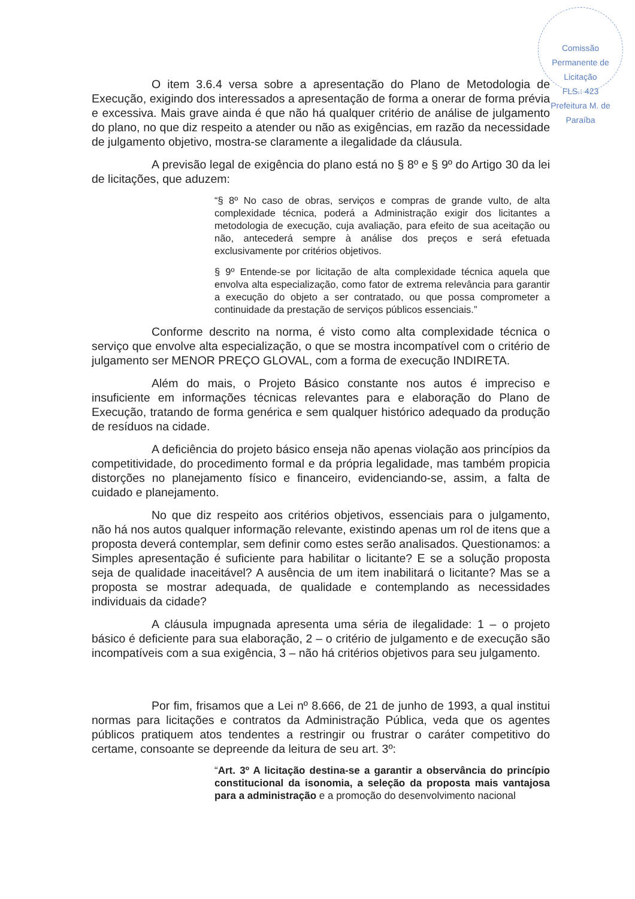Comissão Permanente de Licitação
FLS.: 423
Prefeitura M. de Paraíba
O item 3.6.4 versa sobre a apresentação do Plano de Metodologia de Execução, exigindo dos interessados a apresentação de forma a onerar de forma prévia e excessiva. Mais grave ainda é que não há qualquer critério de análise de julgamento do plano, no que diz respeito a atender ou não as exigências, em razão da necessidade de julgamento objetivo, mostra-se claramente a ilegalidade da cláusula.
A previsão legal de exigência do plano está no § 8º e § 9º do Artigo 30 da lei de licitações, que aduzem:
“§ 8º No caso de obras, serviços e compras de grande vulto, de alta complexidade técnica, poderá a Administração exigir dos licitantes a metodologia de execução, cuja avaliação, para efeito de sua aceitação ou não, antecederá sempre à análise dos preços e será efetuada exclusivamente por critérios objetivos.
§ 9º Entende-se por licitação de alta complexidade técnica aquela que envolva alta especialização, como fator de extrema relevância para garantir a execução do objeto a ser contratado, ou que possa comprometer a continuidade da prestação de serviços públicos essenciais.”
Conforme descrito na norma, é visto como alta complexidade técnica o serviço que envolve alta especialização, o que se mostra incompatível com o critério de julgamento ser MENOR PREÇO GLOVAL, com a forma de execução INDIRETA.
Além do mais, o Projeto Básico constante nos autos é impreciso e insuficiente em informações técnicas relevantes para e elaboração do Plano de Execução, tratando de forma genérica e sem qualquer histórico adequado da produção de resíduos na cidade.
A deficiência do projeto básico enseja não apenas violação aos princípios da competitividade, do procedimento formal e da própria legalidade, mas também propicia distorções no planejamento físico e financeiro, evidenciando-se, assim, a falta de cuidado e planejamento.
No que diz respeito aos critérios objetivos, essenciais para o julgamento, não há nos autos qualquer informação relevante, existindo apenas um rol de itens que a proposta deverá contemplar, sem definir como estes serão analisados. Questionamos: a Simples apresentação é suficiente para habilitar o licitante? E se a solução proposta seja de qualidade inaceitável? A ausência de um item inabilitará o licitante? Mas se a proposta se mostrar adequada, de qualidade e contemplando as necessidades individuais da cidade?
A cláusula impugnada apresenta uma séria de ilegalidade: 1 – o projeto básico é deficiente para sua elaboração, 2 – o critério de julgamento e de execução são incompatíveis com a sua exigência, 3 – não há critérios objetivos para seu julgamento.
Por fim, frisamos que a Lei nº 8.666, de 21 de junho de 1993, a qual institui normas para licitações e contratos da Administração Pública, veda que os agentes públicos pratiquem atos tendentes a restringir ou frustrar o caráter competitivo do certame, consoante se depreende da leitura de seu art. 3º:
“Art. 3º A licitação destina-se a garantir a observância do princípio constitucional da isonomia, a seleção da proposta mais vantajosa para a administração e a promoção do desenvolvimento nacional